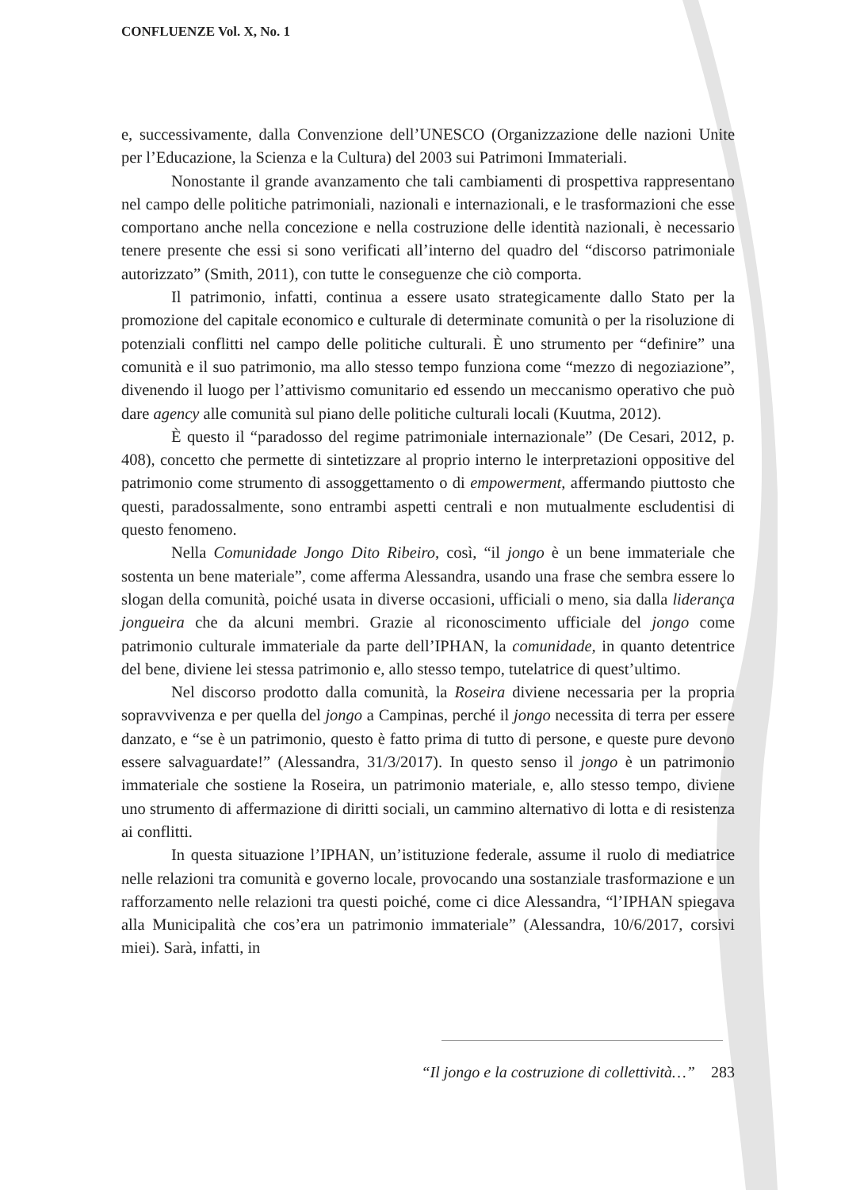CONFLUENZE Vol. X, No. 1
e, successivamente, dalla Convenzione dell’UNESCO (Organizzazione delle nazioni Unite per l’Educazione, la Scienza e la Cultura) del 2003 sui Patrimoni Immateriali.
Nonostante il grande avanzamento che tali cambiamenti di prospettiva rappresentano nel campo delle politiche patrimoniali, nazionali e internazionali, e le trasformazioni che esse comportano anche nella concezione e nella costruzione delle identità nazionali, è necessario tenere presente che essi si sono verificati all’interno del quadro del “discorso patrimoniale autorizzato” (Smith, 2011), con tutte le conseguenze che ciò comporta.
Il patrimonio, infatti, continua a essere usato strategicamente dallo Stato per la promozione del capitale economico e culturale di determinate comunità o per la risoluzione di potenziali conflitti nel campo delle politiche culturali. È uno strumento per “definire” una comunità e il suo patrimonio, ma allo stesso tempo funziona come “mezzo di negoziazione”, divenendo il luogo per l’attivismo comunitario ed essendo un meccanismo operativo che può dare agency alle comunità sul piano delle politiche culturali locali (Kuutma, 2012).
È questo il “paradosso del regime patrimoniale internazionale” (De Cesari, 2012, p. 408), concetto che permette di sintetizzare al proprio interno le interpretazioni oppositive del patrimonio come strumento di assoggettamento o di empowerment, affermando piuttosto che questi, paradossalmente, sono entrambi aspetti centrali e non mutualmente escludentisi di questo fenomeno.
Nella Comunidade Jongo Dito Ribeiro, così, “il jongo è un bene immateriale che sostenta un bene materiale”, come afferma Alessandra, usando una frase che sembra essere lo slogan della comunità, poiché usata in diverse occasioni, ufficiali o meno, sia dalla liderança jongueira che da alcuni membri. Grazie al riconoscimento ufficiale del jongo come patrimonio culturale immateriale da parte dell’IPHAN, la comunidade, in quanto detentrice del bene, diviene lei stessa patrimonio e, allo stesso tempo, tutelatrice di quest’ultimo.
Nel discorso prodotto dalla comunità, la Roseira diviene necessaria per la propria sopravvivenza e per quella del jongo a Campinas, perché il jongo necessita di terra per essere danzato, e “se è un patrimonio, questo è fatto prima di tutto di persone, e queste pure devono essere salvaguardate!” (Alessandra, 31/3/2017). In questo senso il jongo è un patrimonio immateriale che sostiene la Roseira, un patrimonio materiale, e, allo stesso tempo, diviene uno strumento di affermazione di diritti sociali, un cammino alternativo di lotta e di resistenza ai conflitti.
In questa situazione l’IPHAN, un’istituzione federale, assume il ruolo di mediatrice nelle relazioni tra comunità e governo locale, provocando una sostanziale trasformazione e un rafforzamento nelle relazioni tra questi poiché, come ci dice Alessandra, “l’IPHAN spiegava alla Municipalità che cos’era un patrimonio immateriale” (Alessandra, 10/6/2017, corsivi miei). Sarà, infatti, in
“Il jongo e la costruzione di collettività…” 283